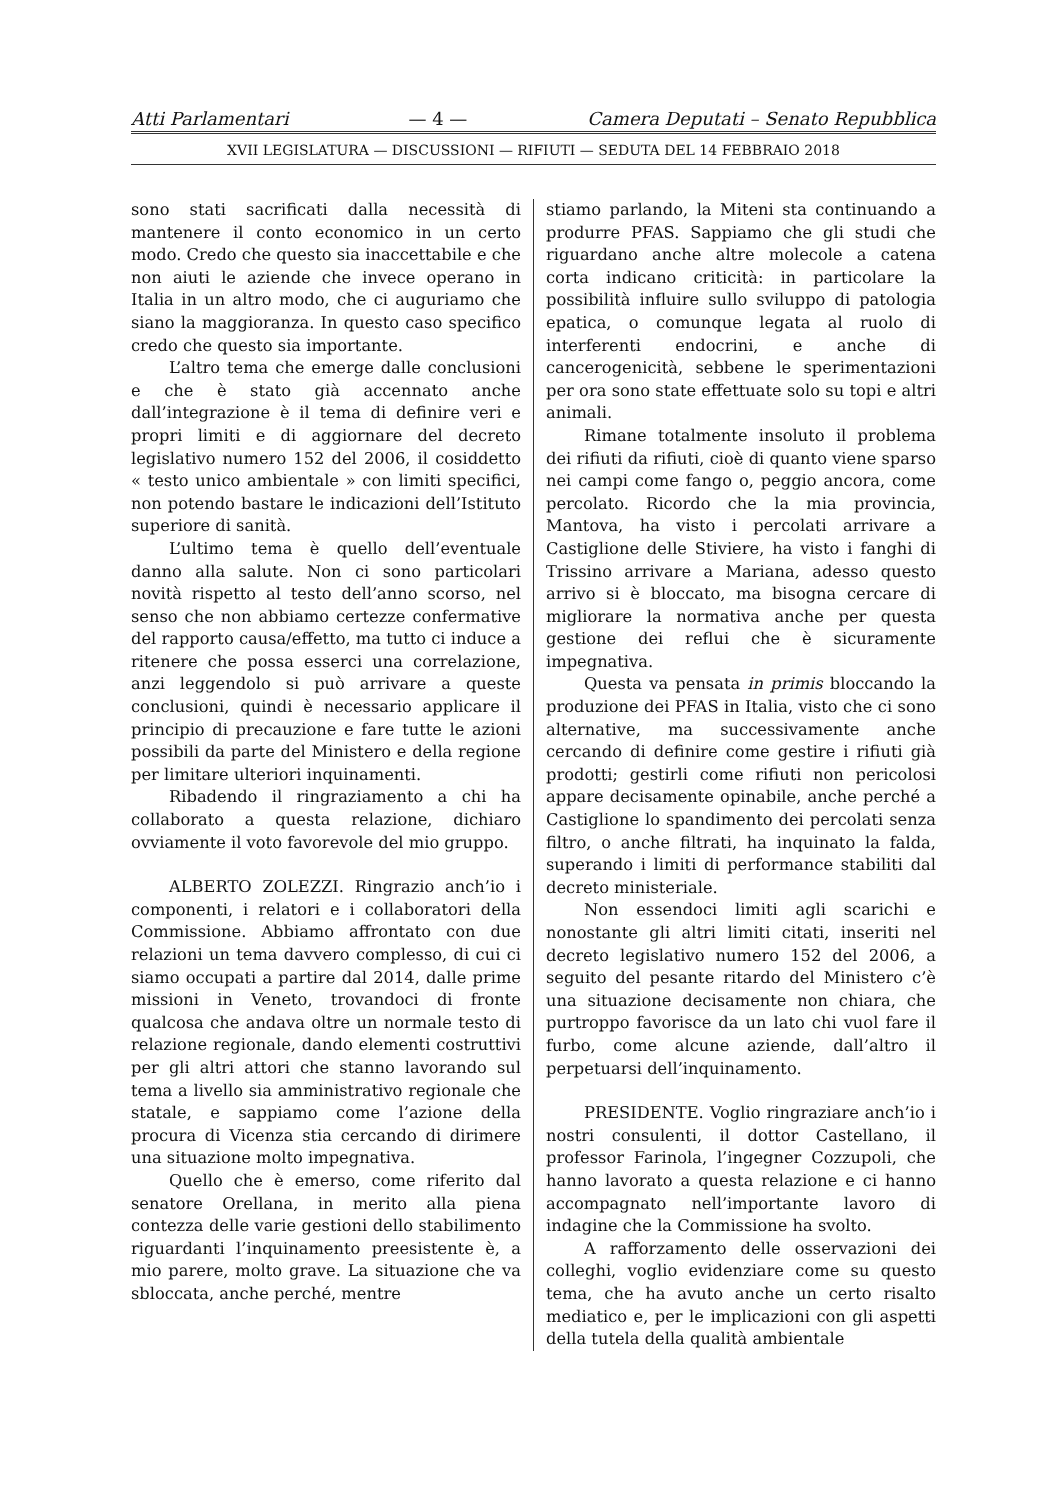Atti Parlamentari — 4 — Camera Deputati – Senato Repubblica
XVII LEGISLATURA — DISCUSSIONI — RIFIUTI — SEDUTA DEL 14 FEBBRAIO 2018
sono stati sacrificati dalla necessità di mantenere il conto economico in un certo modo. Credo che questo sia inaccettabile e che non aiuti le aziende che invece operano in Italia in un altro modo, che ci auguriamo che siano la maggioranza. In questo caso specifico credo che questo sia importante.
L’altro tema che emerge dalle conclusioni e che è stato già accennato anche dall’integrazione è il tema di definire veri e propri limiti e di aggiornare del decreto legislativo numero 152 del 2006, il cosiddetto « testo unico ambientale » con limiti specifici, non potendo bastare le indicazioni dell’Istituto superiore di sanità.
L’ultimo tema è quello dell’eventuale danno alla salute. Non ci sono particolari novità rispetto al testo dell’anno scorso, nel senso che non abbiamo certezze confermative del rapporto causa/effetto, ma tutto ci induce a ritenere che possa esserci una correlazione, anzi leggendolo si può arrivare a queste conclusioni, quindi è necessario applicare il principio di precauzione e fare tutte le azioni possibili da parte del Ministero e della regione per limitare ulteriori inquinamenti.
Ribadendo il ringraziamento a chi ha collaborato a questa relazione, dichiaro ovviamente il voto favorevole del mio gruppo.
ALBERTO ZOLEZZI. Ringrazio anch’io i componenti, i relatori e i collaboratori della Commissione. Abbiamo affrontato con due relazioni un tema davvero complesso, di cui ci siamo occupati a partire dal 2014, dalle prime missioni in Veneto, trovandoci di fronte qualcosa che andava oltre un normale testo di relazione regionale, dando elementi costruttivi per gli altri attori che stanno lavorando sul tema a livello sia amministrativo regionale che statale, e sappiamo come l’azione della procura di Vicenza stia cercando di dirimere una situazione molto impegnativa.
Quello che è emerso, come riferito dal senatore Orellana, in merito alla piena contezza delle varie gestioni dello stabilimento riguardanti l’inquinamento preesistente è, a mio parere, molto grave. La situazione che va sbloccata, anche perché, mentre
stiamo parlando, la Miteni sta continuando a produrre PFAS. Sappiamo che gli studi che riguardano anche altre molecole a catena corta indicano criticità: in particolare la possibilità influire sullo sviluppo di patologia epatica, o comunque legata al ruolo di interferenti endocrini, e anche di cancerogenicità, sebbene le sperimentazioni per ora sono state effettuate solo su topi e altri animali.
Rimane totalmente insoluto il problema dei rifiuti da rifiuti, cioè di quanto viene sparso nei campi come fango o, peggio ancora, come percolato. Ricordo che la mia provincia, Mantova, ha visto i percolati arrivare a Castiglione delle Stiviere, ha visto i fanghi di Trissino arrivare a Mariana, adesso questo arrivo si è bloccato, ma bisogna cercare di migliorare la normativa anche per questa gestione dei reflui che è sicuramente impegnativa.
Questa va pensata in primis bloccando la produzione dei PFAS in Italia, visto che ci sono alternative, ma successivamente anche cercando di definire come gestire i rifiuti già prodotti; gestirli come rifiuti non pericolosi appare decisamente opinabile, anche perché a Castiglione lo spandimento dei percolati senza filtro, o anche filtrati, ha inquinato la falda, superando i limiti di performance stabiliti dal decreto ministeriale.
Non essendoci limiti agli scarichi e nonostante gli altri limiti citati, inseriti nel decreto legislativo numero 152 del 2006, a seguito del pesante ritardo del Ministero c’è una situazione decisamente non chiara, che purtroppo favorisce da un lato chi vuol fare il furbo, come alcune aziende, dall’altro il perpetuarsi dell’inquinamento.
PRESIDENTE. Voglio ringraziare anch’io i nostri consulenti, il dottor Castellano, il professor Farinola, l’ingegner Cozzupoli, che hanno lavorato a questa relazione e ci hanno accompagnato nell’importante lavoro di indagine che la Commissione ha svolto.
A rafforzamento delle osservazioni dei colleghi, voglio evidenziare come su questo tema, che ha avuto anche un certo risalto mediatico e, per le implicazioni con gli aspetti della tutela della qualità ambientale